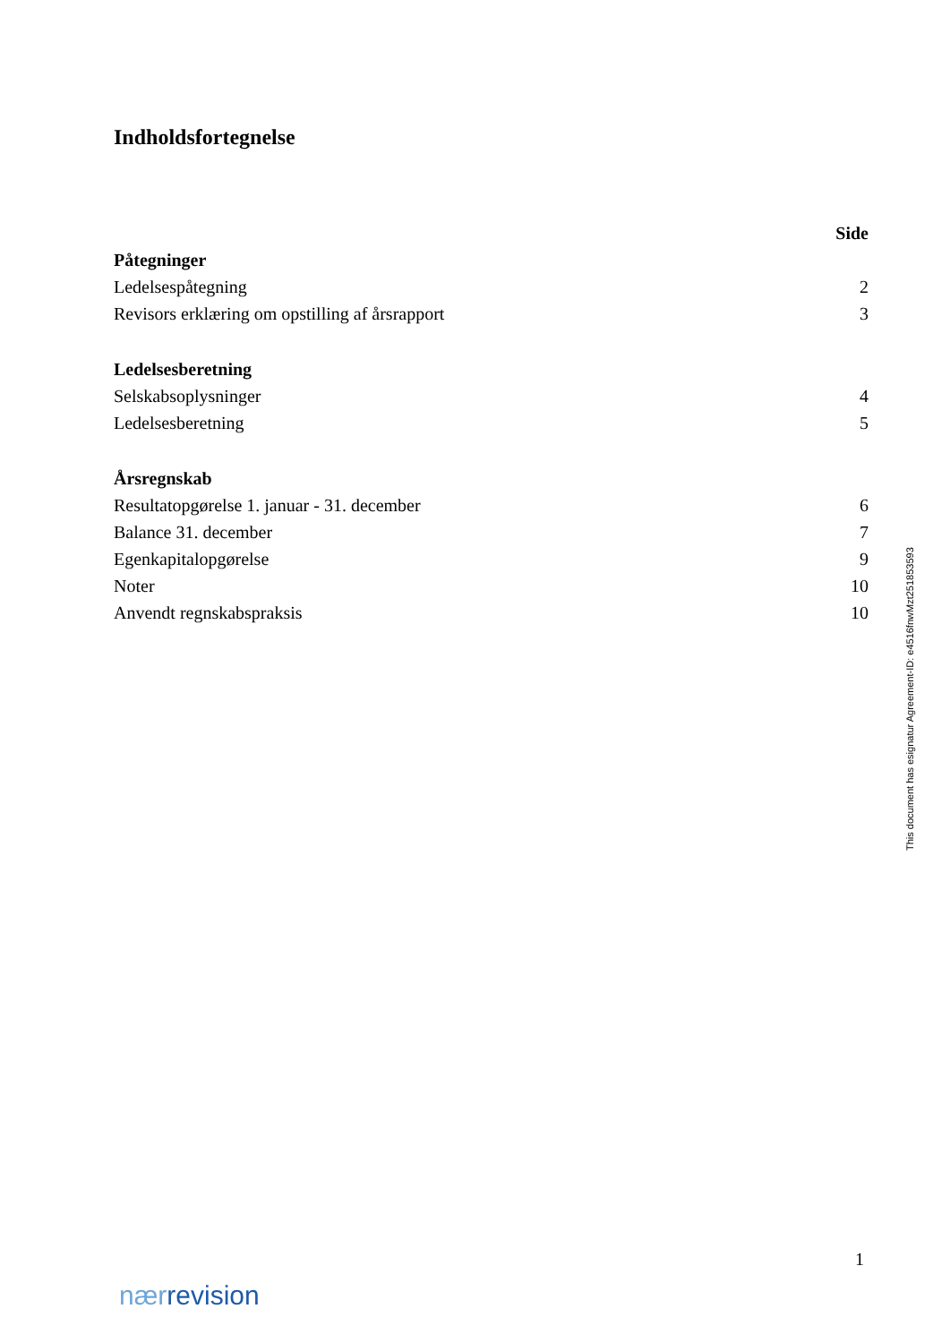Indholdsfortegnelse
| | Side |
| --- | --- |
| Påtegninger | |
| Ledelsespåtegning | 2 |
| Revisors erklæring om opstilling af årsrapport | 3 |
| Ledelsesberetning | |
| Selskabsoplysninger | 4 |
| Ledelsesberetning | 5 |
| Årsregnskab | |
| Resultatopgørelse 1. januar - 31. december | 6 |
| Balance 31. december | 7 |
| Egenkapitalopgørelse | 9 |
| Noter | 10 |
| Anvendt regnskabspraksis | 10 |
This document has esignatur Agreement-ID: e4516fnwMzt251853593
1
nærrevision